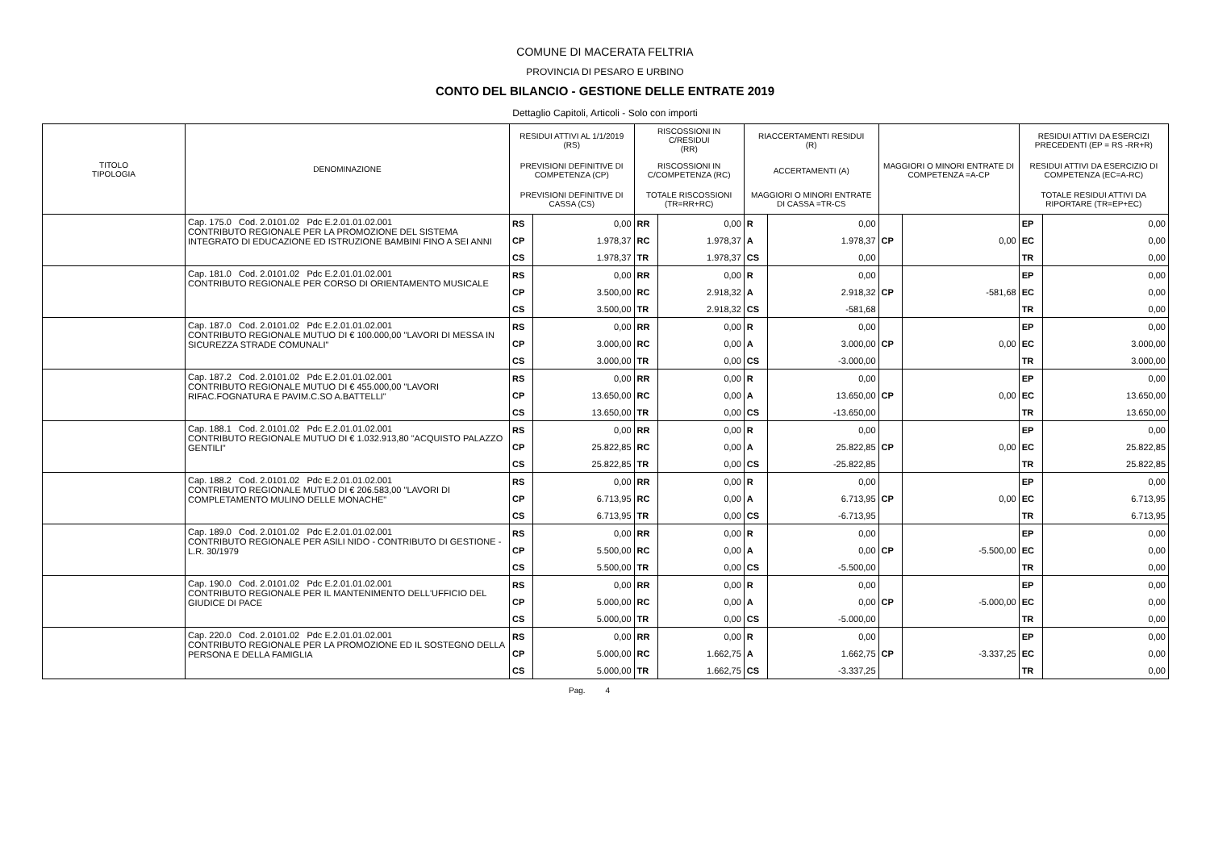COMUNE DI MACERATA FELTRIA
PROVINCIA DI PESARO E URBINO
CONTO DEL BILANCIO - GESTIONE DELLE ENTRATE 2019
Dettaglio Capitoli, Articoli - Solo con importi
| TITOLO TIPOLOGIA | DENOMINAZIONE | RESIDUI ATTIVI AL 1/1/2019 (RS) | | RISCOSSIONI IN C/RESIDUI (RR) | | RIACCERTAMENTI RESIDUI (R) | | | | RESIDUI ATTIVI DA ESERCIZI PRECEDENTI (EP = RS -RR+R) | |
| --- | --- | --- | --- | --- | --- | --- | --- | --- | --- | --- | --- |
| | | PREVISIONI DEFINITIVE DI COMPETENZA (CP) | | RISCOSSIONI IN C/COMPETENZA (RC) | | ACCERTAMENTI (A) | | MAGGIORI O MINORI ENTRATE DI COMPETENZA =A-CP | | RESIDUI ATTIVI DA ESERCIZIO DI COMPETENZA (EC=A-RC) | |
| | | PREVISIONI DEFINITIVE DI CASSA (CS) | | TOTALE RISCOSSIONI (TR=RR+RC) | | MAGGIORI O MINORI ENTRATE DI CASSA =TR-CS | | | | TOTALE RESIDUI ATTIVI DA RIPORTARE (TR=EP+EC) | |
| | Cap. 175.0 Cod. 2.0101.02 Pdc E.2.01.01.02.001 CONTRIBUTO REGIONALE PER LA PROMOZIONE DEL SISTEMA INTEGRATO DI EDUCAZIONE ED ISTRUZIONE BAMBINI FINO A SEI ANNI | RS | 0,00 | RR | 0,00 | R | 0,00 | | | EP | 0,00 |
| | | CP | 1.978,37 | RC | 1.978,37 | A | 1.978,37 | CP | 0,00 | EC | 0,00 |
| | | CS | 1.978,37 | TR | 1.978,37 | CS | 0,00 | | | TR | 0,00 |
| | Cap. 181.0 Cod. 2.0101.02 Pdc E.2.01.01.02.001 CONTRIBUTO REGIONALE PER CORSO DI ORIENTAMENTO MUSICALE | RS | 0,00 | RR | 0,00 | R | 0,00 | | | EP | 0,00 |
| | | CP | 3.500,00 | RC | 2.918,32 | A | 2.918,32 | CP | -581,68 | EC | 0,00 |
| | | CS | 3.500,00 | TR | 2.918,32 | CS | -581,68 | | | TR | 0,00 |
| | Cap. 187.0 Cod. 2.0101.02 Pdc E.2.01.01.02.001 CONTRIBUTO REGIONALE MUTUO DI € 100.000,00 "LAVORI DI MESSA IN SICUREZZA STRADE COMUNALI" | RS | 0,00 | RR | 0,00 | R | 0,00 | | | EP | 0,00 |
| | | CP | 3.000,00 | RC | 0,00 | A | 3.000,00 | CP | 0,00 | EC | 3.000,00 |
| | | CS | 3.000,00 | TR | 0,00 | CS | -3.000,00 | | | TR | 3.000,00 |
| | Cap. 187.2 Cod. 2.0101.02 Pdc E.2.01.01.02.001 CONTRIBUTO REGIONALE MUTUO DI € 455.000,00 "LAVORI RIFAC.FOGNATURA E PAVIM.C.SO A.BATTELLI" | RS | 0,00 | RR | 0,00 | R | 0,00 | | | EP | 0,00 |
| | | CP | 13.650,00 | RC | 0,00 | A | 13.650,00 | CP | 0,00 | EC | 13.650,00 |
| | | CS | 13.650,00 | TR | 0,00 | CS | -13.650,00 | | | TR | 13.650,00 |
| | Cap. 188.1 Cod. 2.0101.02 Pdc E.2.01.01.02.001 CONTRIBUTO REGIONALE MUTUO DI € 1.032.913,80 "ACQUISTO PALAZZO GENTILI" | RS | 0,00 | RR | 0,00 | R | 0,00 | | | EP | 0,00 |
| | | CP | 25.822,85 | RC | 0,00 | A | 25.822,85 | CP | 0,00 | EC | 25.822,85 |
| | | CS | 25.822,85 | TR | 0,00 | CS | -25.822,85 | | | TR | 25.822,85 |
| | Cap. 188.2 Cod. 2.0101.02 Pdc E.2.01.01.02.001 CONTRIBUTO REGIONALE MUTUO DI € 206.583,00 "LAVORI DI COMPLETAMENTO MULINO DELLE MONACHE" | RS | 0,00 | RR | 0,00 | R | 0,00 | | | EP | 0,00 |
| | | CP | 6.713,95 | RC | 0,00 | A | 6.713,95 | CP | 0,00 | EC | 6.713,95 |
| | | CS | 6.713,95 | TR | 0,00 | CS | -6.713,95 | | | TR | 6.713,95 |
| | Cap. 189.0 Cod. 2.0101.02 Pdc E.2.01.01.02.001 CONTRIBUTO REGIONALE PER ASILI NIDO - CONTRIBUTO DI GESTIONE - L.R. 30/1979 | RS | 0,00 | RR | 0,00 | R | 0,00 | | | EP | 0,00 |
| | | CP | 5.500,00 | RC | 0,00 | A | 0,00 | CP | -5.500,00 | EC | 0,00 |
| | | CS | 5.500,00 | TR | 0,00 | CS | -5.500,00 | | | TR | 0,00 |
| | Cap. 190.0 Cod. 2.0101.02 Pdc E.2.01.01.02.001 CONTRIBUTO REGIONALE PER IL MANTENIMENTO DELL'UFFICIO DEL GIUDICE DI PACE | RS | 0,00 | RR | 0,00 | R | 0,00 | | | EP | 0,00 |
| | | CP | 5.000,00 | RC | 0,00 | A | 0,00 | CP | -5.000,00 | EC | 0,00 |
| | | CS | 5.000,00 | TR | 0,00 | CS | -5.000,00 | | | TR | 0,00 |
| | Cap. 220.0 Cod. 2.0101.02 Pdc E.2.01.01.02.001 CONTRIBUTO REGIONALE PER LA PROMOZIONE ED IL SOSTEGNO DELLA PERSONA E DELLA FAMIGLIA | RS | 0,00 | RR | 0,00 | R | 0,00 | | | EP | 0,00 |
| | | CP | 5.000,00 | RC | 1.662,75 | A | 1.662,75 | CP | -3.337,25 | EC | 0,00 |
| | | CS | 5.000,00 | TR | 1.662,75 | CS | -3.337,25 | | | TR | 0,00 |
Pag. 4